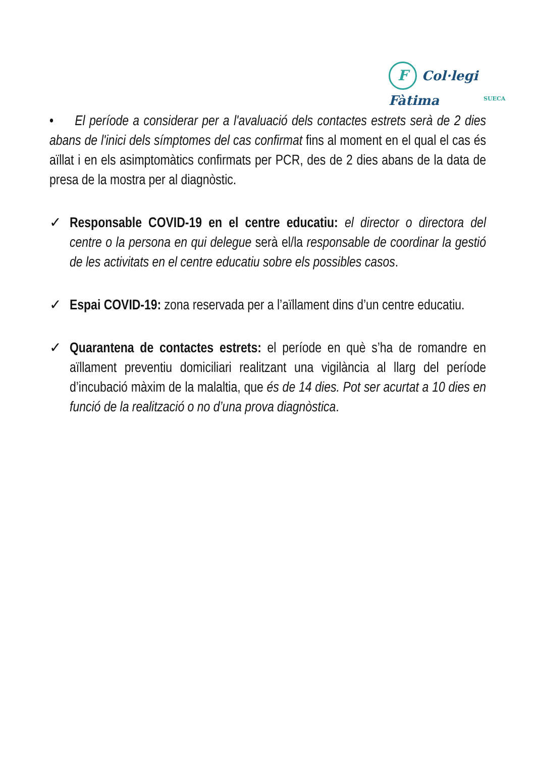F Col·legi Fàtima
SUECA
• El període a considerar per a l'avaluació dels contactes estrets serà de 2 dies abans de l'inici dels símptomes del cas confirmat fins al moment en el qual el cas és aïllat i en els asimptomàtics confirmats per PCR, des de 2 dies abans de la data de presa de la mostra per al diagnòstic.
✓ Responsable COVID-19 en el centre educatiu: el director o directora del centre o la persona en qui delegue serà el/la responsable de coordinar la gestió de les activitats en el centre educatiu sobre els possibles casos.
✓ Espai COVID-19: zona reservada per a l’aïllament dins d’un centre educatiu.
✓ Quarantena de contactes estrets: el període en què s’ha de romandre en aïllament preventiu domiciliari realitzant una vigilància al llarg del període d’incubació màxim de la malaltia, que és de 14 dies. Pot ser acurtat a 10 dies en funció de la realització o no d’una prova diagnòstica.